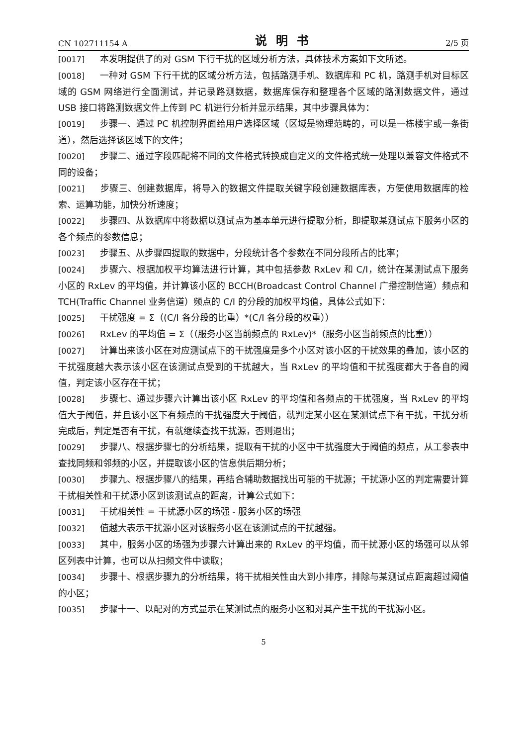CN 102711154 A 说明书 2/5 页
[0017] 本发明提供了的对 GSM 下行干扰的区域分析方法，具体技术方案如下文所述。
[0018] 一种对 GSM 下行干扰的区域分析方法，包括路测手机、数据库和 PC 机，路测手机对目标区域的 GSM 网络进行全面测试，并记录路测数据，数据库保存和整理各个区域的路测数据文件，通过 USB 接口将路测数据文件上传到 PC 机进行分析并显示结果，其中步骤具体为：
[0019] 步骤一、通过 PC 机控制界面给用户选择区域（区域是物理范畴的，可以是一栋楼宇或一条街道），然后选择该区域下的文件；
[0020] 步骤二、通过字段匹配将不同的文件格式转换成自定义的文件格式统一处理以兼容文件格式不同的设备；
[0021] 步骤三、创建数据库，将导入的数据文件提取关键字段创建数据库表，方便使用数据库的检索、运算功能，加快分析速度；
[0022] 步骤四、从数据库中将数据以测试点为基本单元进行提取分析，即提取某测试点下服务小区的各个频点的参数信息；
[0023] 步骤五、从步骤四提取的数据中，分段统计各个参数在不同分段所占的比率；
[0024] 步骤六、根据加权平均算法进行计算，其中包括参数 RxLev 和 C/I，统计在某测试点下服务小区的 RxLev 的平均值，并计算该小区的 BCCH(Broadcast Control Channel 广播控制信道）频点和 TCH(Traffic Channel 业务信道）频点的 C/I 的分段的加权平均值，具体公式如下：
[0025] 干扰强度 = Σ（(C/I 各分段的比重）*(C/I 各分段的权重））
[0026] RxLev 的平均值 = Σ（（服务小区当前频点的 RxLev)*（服务小区当前频点的比重））
[0027] 计算出来该小区在对应测试点下的干扰强度是多个小区对该小区的干扰效果的叠加，该小区的干扰强度越大表示该小区在该测试点受到的干扰越大，当 RxLev 的平均值和干扰强度都大于各自的阈值，判定该小区存在干扰；
[0028] 步骤七、通过步骤六计算出该小区 RxLev 的平均值和各频点的干扰强度，当 RxLev 的平均值大于阈值，并且该小区下有频点的干扰强度大于阈值，就判定某小区在某测试点下有干扰，干扰分析完成后，判定是否有干扰，有就继续查找干扰源，否则退出；
[0029] 步骤八、根据步骤七的分析结果，提取有干扰的小区中干扰强度大于阈值的频点，从工参表中查找同频和邻频的小区，并提取该小区的信息供后期分析；
[0030] 步骤九、根据步骤八的结果，再结合辅助数据找出可能的干扰源；干扰源小区的判定需要计算干扰相关性和干扰源小区到该测试点的距离，计算公式如下：
[0031] 干扰相关性 = 干扰源小区的场强 - 服务小区的场强
[0032] 值越大表示干扰源小区对该服务小区在该测试点的干扰越强。
[0033] 其中，服务小区的场强为步骤六计算出来的 RxLev 的平均值，而干扰源小区的场强可以从邻区列表中计算，也可以从扫频文件中读取；
[0034] 步骤十、根据步骤九的分析结果，将干扰相关性由大到小排序，排除与某测试点距离超过阈值的小区；
[0035] 步骤十一、以配对的方式显示在某测试点的服务小区和对其产生干扰的干扰源小区。
5